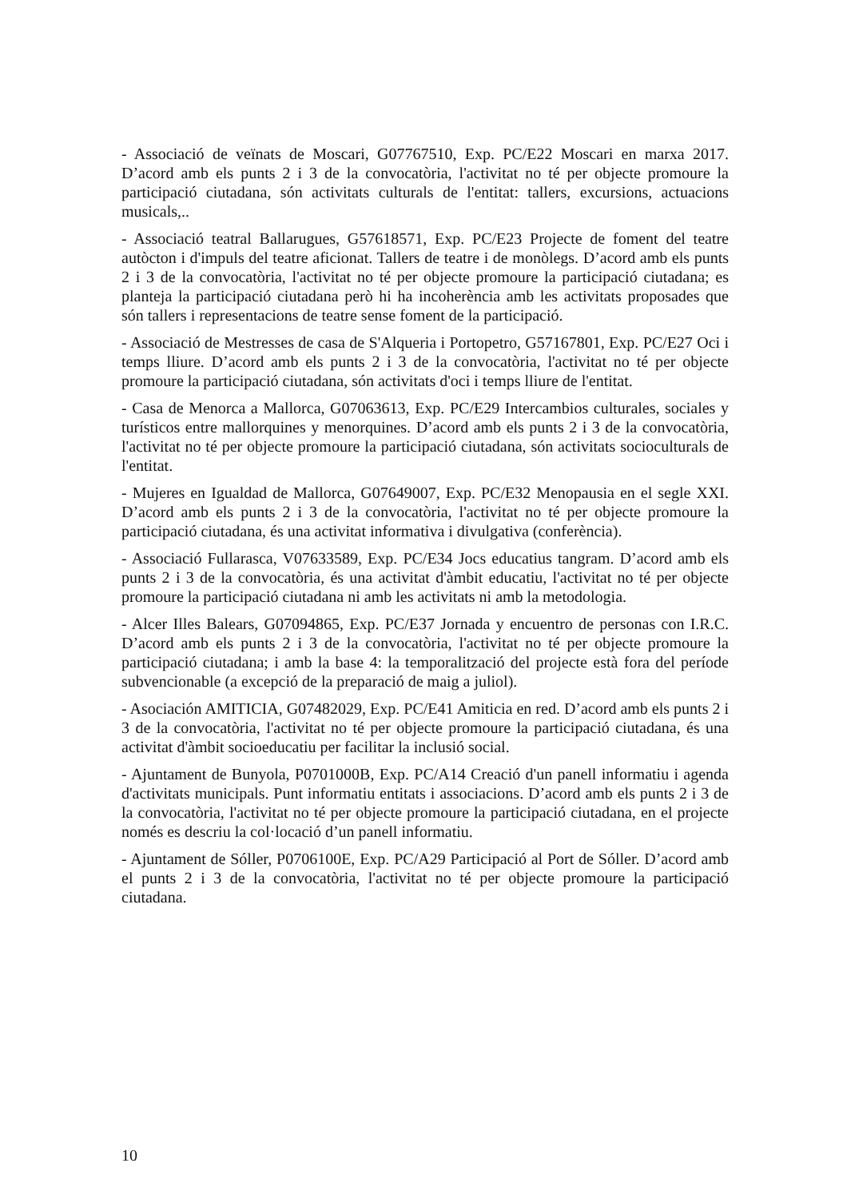- Associació de veïnats de Moscari, G07767510, Exp. PC/E22 Moscari en marxa 2017. D’acord amb els punts 2 i 3 de la convocatòria, l'activitat no té per objecte promoure la participació ciutadana, són activitats culturals de l'entitat: tallers, excursions, actuacions musicals,..
- Associació teatral Ballarugues, G57618571, Exp. PC/E23 Projecte de foment del teatre autòcton i d'impuls del teatre aficionat. Tallers de teatre i de monòlegs. D’acord amb els punts 2 i 3 de la convocatòria, l'activitat no té per objecte promoure la participació ciutadana; es planteja la participació ciutadana però hi ha incoherència amb les activitats proposades que són tallers i representacions de teatre sense foment de la participació.
- Associació de Mestresses de casa de S'Alqueria i Portopetro, G57167801, Exp. PC/E27 Oci i temps lliure. D’acord amb els punts 2 i 3 de la convocatòria, l'activitat no té per objecte promoure la participació ciutadana, són activitats d'oci i temps lliure de l'entitat.
- Casa de Menorca a Mallorca, G07063613, Exp. PC/E29 Intercambios culturales, sociales y turísticos entre mallorquines y menorquines. D’acord amb els punts 2 i 3 de la convocatòria, l'activitat no té per objecte promoure la participació ciutadana, són activitats socioculturals de l'entitat.
- Mujeres en Igualdad de Mallorca, G07649007, Exp. PC/E32 Menopausia en el segle XXI. D’acord amb els punts 2 i 3 de la convocatòria, l'activitat no té per objecte promoure la participació ciutadana, és una activitat informativa i divulgativa (conferència).
- Associació Fullarasca, V07633589, Exp. PC/E34 Jocs educatius tangram. D’acord amb els punts 2 i 3 de la convocatòria, és una activitat d'àmbit educatiu, l'activitat no té per objecte promoure la participació ciutadana ni amb les activitats ni amb la metodologia.
- Alcer Illes Balears, G07094865, Exp. PC/E37 Jornada y encuentro de personas con I.R.C. D’acord amb els punts 2 i 3 de la convocatòria, l'activitat no té per objecte promoure la participació ciutadana; i amb la base 4: la temporalització del projecte està fora del període subvencionable (a excepció de la preparació de maig a juliol).
- Asociación AMITICIA, G07482029, Exp. PC/E41 Amiticia en red. D’acord amb els punts 2 i 3 de la convocatòria, l'activitat no té per objecte promoure la participació ciutadana, és una activitat d'àmbit socioeducatiu per facilitar la inclusió social.
- Ajuntament de Bunyola, P0701000B, Exp. PC/A14 Creació d'un panell informatiu i agenda d'activitats municipals. Punt informatiu entitats i associacions. D’acord amb els punts 2 i 3 de la convocatòria, l'activitat no té per objecte promoure la participació ciutadana, en el projecte només es descriu la col·locació d’un panell informatiu.
- Ajuntament de Sóller, P0706100E, Exp. PC/A29 Participació al Port de Sóller. D’acord amb el punts 2 i 3 de la convocatòria, l'activitat no té per objecte promoure la participació ciutadana.
10